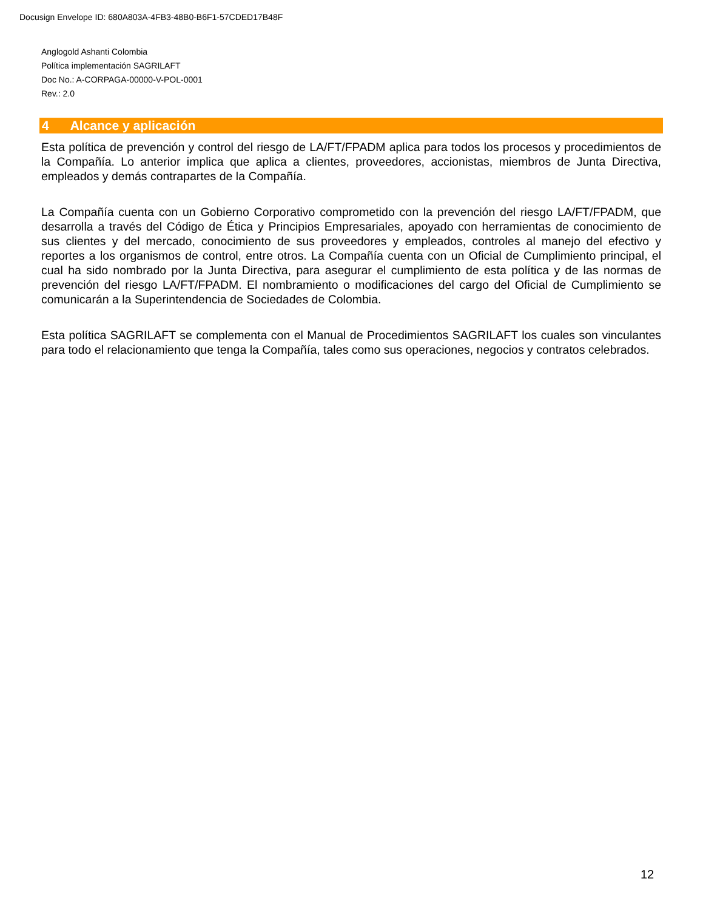Docusign Envelope ID: 680A803A-4FB3-48B0-B6F1-57CDED17B48F
Anglogold Ashanti Colombia
Política implementación SAGRILAFT
Doc No.: A-CORPAGA-00000-V-POL-0001
Rev.: 2.0
4 Alcance y aplicación
Esta política de prevención y control del riesgo de LA/FT/FPADM aplica para todos los procesos y procedimientos de la Compañía. Lo anterior implica que aplica a clientes, proveedores, accionistas, miembros de Junta Directiva, empleados y demás contrapartes de la Compañía.
La Compañía cuenta con un Gobierno Corporativo comprometido con la prevención del riesgo LA/FT/FPADM, que desarrolla a través del Código de Ética y Principios Empresariales, apoyado con herramientas de conocimiento de sus clientes y del mercado, conocimiento de sus proveedores y empleados, controles al manejo del efectivo y reportes a los organismos de control, entre otros. La Compañía cuenta con un Oficial de Cumplimiento principal, el cual ha sido nombrado por la Junta Directiva, para asegurar el cumplimiento de esta política y de las normas de prevención del riesgo LA/FT/FPADM. El nombramiento o modificaciones del cargo del Oficial de Cumplimiento se comunicarán a la Superintendencia de Sociedades de Colombia.
Esta política SAGRILAFT se complementa con el Manual de Procedimientos SAGRILAFT los cuales son vinculantes para todo el relacionamiento que tenga la Compañía, tales como sus operaciones, negocios y contratos celebrados.
12